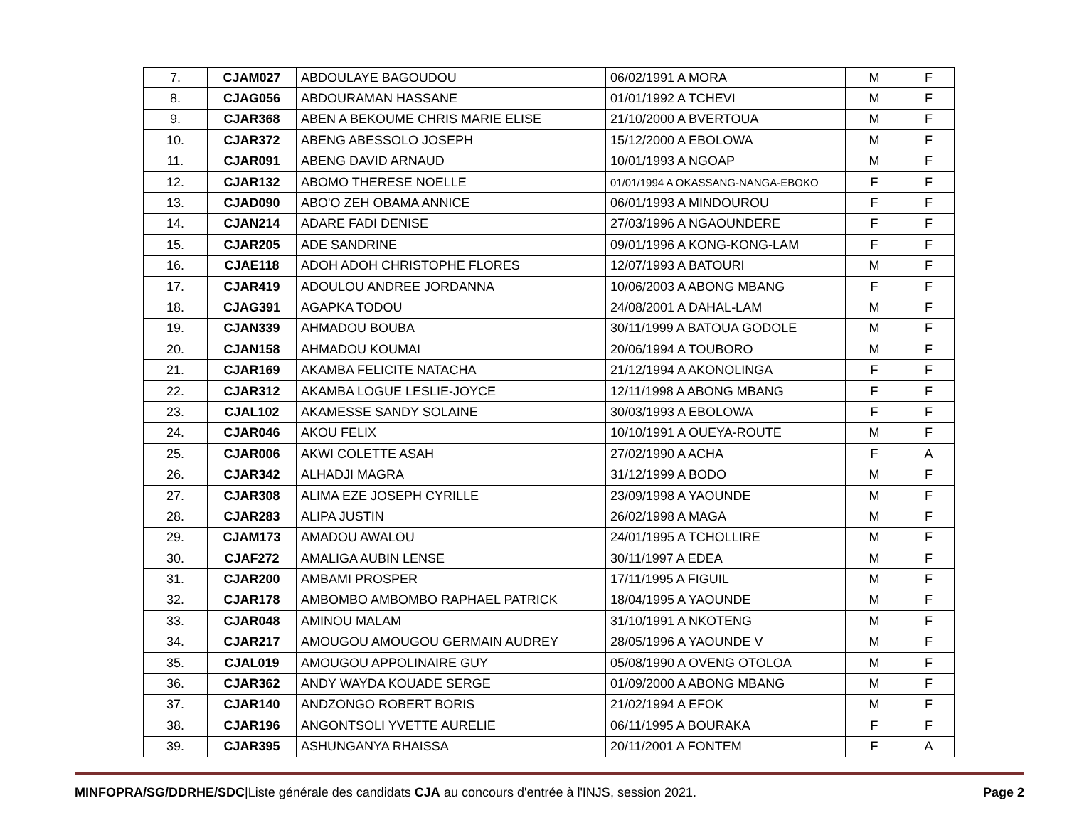| 7. | CJAM027 | ABDOULAYE BAGOUDOU | 06/02/1991 A MORA | M | F |
| 8. | CJAG056 | ABDOURAMAN HASSANE | 01/01/1992 A TCHEVI | M | F |
| 9. | CJAR368 | ABEN A BEKOUME CHRIS MARIE ELISE | 21/10/2000 A BVERTOUA | M | F |
| 10. | CJAR372 | ABENG ABESSOLO JOSEPH | 15/12/2000 A EBOLOWA | M | F |
| 11. | CJAR091 | ABENG DAVID ARNAUD | 10/01/1993 A NGOAP | M | F |
| 12. | CJAR132 | ABOMO THERESE NOELLE | 01/01/1994 A OKASSANG-NANGA-EBOKO | F | F |
| 13. | CJAD090 | ABO'O ZEH OBAMA ANNICE | 06/01/1993 A MINDOUROU | F | F |
| 14. | CJAN214 | ADARE FADI DENISE | 27/03/1996 A NGAOUNDERE | F | F |
| 15. | CJAR205 | ADE SANDRINE | 09/01/1996 A KONG-KONG-LAM | F | F |
| 16. | CJAE118 | ADOH ADOH CHRISTOPHE FLORES | 12/07/1993 A BATOURI | M | F |
| 17. | CJAR419 | ADOULOU ANDREE JORDANNA | 10/06/2003 A ABONG MBANG | F | F |
| 18. | CJAG391 | AGAPKA TODOU | 24/08/2001 A DAHAL-LAM | M | F |
| 19. | CJAN339 | AHMADOU BOUBA | 30/11/1999 A BATOUA GODOLE | M | F |
| 20. | CJAN158 | AHMADOU KOUMAI | 20/06/1994 A TOUBORO | M | F |
| 21. | CJAR169 | AKAMBA FELICITE NATACHA | 21/12/1994 A AKONOLINGA | F | F |
| 22. | CJAR312 | AKAMBA LOGUE LESLIE-JOYCE | 12/11/1998 A ABONG MBANG | F | F |
| 23. | CJAL102 | AKAMESSE SANDY SOLAINE | 30/03/1993 A EBOLOWA | F | F |
| 24. | CJAR046 | AKOU FELIX | 10/10/1991 A OUEYA-ROUTE | M | F |
| 25. | CJAR006 | AKWI COLETTE ASAH | 27/02/1990 A ACHA | F | A |
| 26. | CJAR342 | ALHADJI MAGRA | 31/12/1999 A BODO | M | F |
| 27. | CJAR308 | ALIMA EZE JOSEPH CYRILLE | 23/09/1998 A YAOUNDE | M | F |
| 28. | CJAR283 | ALIPA JUSTIN | 26/02/1998 A MAGA | M | F |
| 29. | CJAM173 | AMADOU AWALOU | 24/01/1995 A TCHOLLIRE | M | F |
| 30. | CJAF272 | AMALIGA AUBIN LENSE | 30/11/1997 A EDEA | M | F |
| 31. | CJAR200 | AMBAMI PROSPER | 17/11/1995 A FIGUIL | M | F |
| 32. | CJAR178 | AMBOMBO AMBOMBO RAPHAEL PATRICK | 18/04/1995 A YAOUNDE | M | F |
| 33. | CJAR048 | AMINOU MALAM | 31/10/1991 A NKOTENG | M | F |
| 34. | CJAR217 | AMOUGOU AMOUGOU GERMAIN AUDREY | 28/05/1996 A YAOUNDE V | M | F |
| 35. | CJAL019 | AMOUGOU APPOLINAIRE GUY | 05/08/1990 A OVENG OTOLOA | M | F |
| 36. | CJAR362 | ANDY WAYDA KOUADE SERGE | 01/09/2000 A ABONG MBANG | M | F |
| 37. | CJAR140 | ANDZONGO ROBERT BORIS | 21/02/1994 A EFOK | M | F |
| 38. | CJAR196 | ANGONTSOLI YVETTE AURELIE | 06/11/1995 A BOURAKA | F | F |
| 39. | CJAR395 | ASHUNGANYA RHAISSA | 20/11/2001 A FONTEM | F | A |
MINFOPRA/SG/DDRHE/SDC|Liste générale des candidats CJA au concours d'entrée à l'INJS, session 2021. Page 2